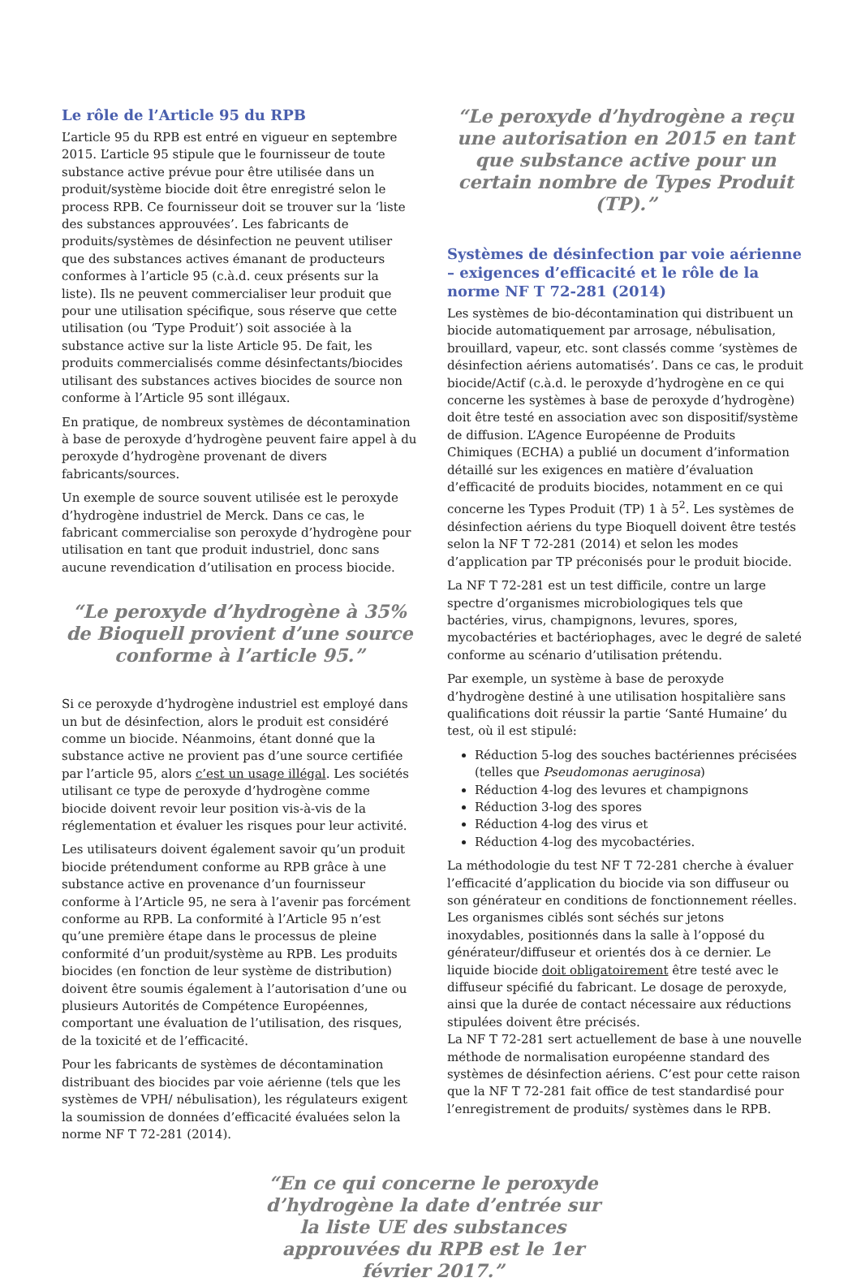Le rôle de l’Article 95 du RPB
L’article 95 du RPB est entré en vigueur en septembre 2015. L’article 95 stipule que le fournisseur de toute substance active prévue pour être utilisée dans un produit/système biocide doit être enregistré selon le process RPB. Ce fournisseur doit se trouver sur la ‘liste des substances approuvées’. Les fabricants de produits/systèmes de désinfection ne peuvent utiliser que des substances actives émanant de producteurs conformes à l’article 95 (c.à.d. ceux présents sur la liste). Ils ne peuvent commercialiser leur produit que pour une utilisation spécifique, sous réserve que cette utilisation (ou ‘Type Produit’) soit associée à la substance active sur la liste Article 95. De fait, les produits commercialisés comme désinfectants/biocides utilisant des substances actives biocides de source non conforme à l’Article 95 sont illégaux.
En pratique, de nombreux systèmes de décontamination à base de peroxyde d’hydrogène peuvent faire appel à du peroxyde d’hydrogène provenant de divers fabricants/sources.
Un exemple de source souvent utilisée est le peroxyde d’hydrogène industriel de Merck. Dans ce cas, le fabricant commercialise son peroxyde d’hydrogène pour utilisation en tant que produit industriel, donc sans aucune revendication d’utilisation en process biocide.
“Le peroxyde d’hydrogène à 35% de Bioquell provient d’une source conforme à l’article 95.”
Si ce peroxyde d’hydrogène industriel est employé dans un but de désinfection, alors le produit est considéré comme un biocide. Néanmoins, étant donné que la substance active ne provient pas d’une source certifiée par l’article 95, alors c’est un usage illégal. Les sociétés utilisant ce type de peroxyde d’hydrogène comme biocide doivent revoir leur position vis-à-vis de la réglementation et évaluer les risques pour leur activité.
Les utilisateurs doivent également savoir qu’un produit biocide prétendument conforme au RPB grâce à une substance active en provenance d’un fournisseur conforme à l’Article 95, ne sera à l’avenir pas forcément conforme au RPB. La conformité à l’Article 95 n’est qu’une première étape dans le processus de pleine conformité d’un produit/système au RPB. Les produits biocides (en fonction de leur système de distribution) doivent être soumis également à l’autorisation d’une ou plusieurs Autorités de Compétence Européennes, comportant une évaluation de l’utilisation, des risques, de la toxicité et de l’efficacité.
Pour les fabricants de systèmes de décontamination distribuant des biocides par voie aérienne (tels que les systèmes de VPH/ nébulisation), les régulateurs exigent la soumission de données d’efficacité évaluées selon la norme NF T 72-281 (2014).
“Le peroxyde d’hydrogène a reçu une autorisation en 2015 en tant que substance active pour un certain nombre de Types Produit (TP).”
Systèmes de désinfection par voie aérienne – exigences d’efficacité et le rôle de la norme NF T 72-281 (2014)
Les systèmes de bio-décontamination qui distribuent un biocide automatiquement par arrosage, nébulisation, brouillard, vapeur, etc. sont classés comme ‘systèmes de désinfection aériens automatisés’. Dans ce cas, le produit biocide/Actif (c.à.d. le peroxyde d’hydrogène en ce qui concerne les systèmes à base de peroxyde d’hydrogène) doit être testé en association avec son dispositif/système de diffusion. L’Agence Européenne de Produits Chimiques (ECHA) a publié un document d’information détaillé sur les exigences en matière d’évaluation d’efficacité de produits biocides, notamment en ce qui concerne les Types Produit (TP) 1 à 5<sup>2</sup>. Les systèmes de désinfection aériens du type Bioquell doivent être testés selon la NF T 72-281 (2014) et selon les modes d’application par TP préconisés pour le produit biocide.
La NF T 72-281 est un test difficile, contre un large spectre d’organismes microbiologiques tels que bactéries, virus, champignons, levures, spores, mycobactéries et bactériophages, avec le degré de saleté conforme au scénario d’utilisation prétendu.
Par exemple, un système à base de peroxyde d’hydrogène destiné à une utilisation hospitalière sans qualifications doit réussir la partie ‘Santé Humaine’ du test, où il est stipulé:
Réduction 5-log des souches bactériennes précisées (telles que Pseudomonas aeruginosa)
Réduction 4-log des levures et champignons
Réduction 3-log des spores
Réduction 4-log des virus et
Réduction 4-log des mycobactéries.
La méthodologie du test NF T 72-281 cherche à évaluer l’efficacité d’application du biocide via son diffuseur ou son générateur en conditions de fonctionnement réelles. Les organismes ciblés sont séchés sur jetons inoxydables, positionnés dans la salle à l’opposé du générateur/diffuseur et orientés dos à ce dernier. Le liquide biocide doit obligatoirement être testé avec le diffuseur spécifié du fabricant. Le dosage de peroxyde, ainsi que la durée de contact nécessaire aux réductions stipulées doivent être précisés.
La NF T 72-281 sert actuellement de base à une nouvelle méthode de normalisation européenne standard des systèmes de désinfection aériens. C’est pour cette raison que la NF T 72-281 fait office de test standardisé pour l’enregistrement de produits/ systèmes dans le RPB.
“En ce qui concerne le peroxyde d’hydrogène la date d’entrée sur la liste UE des substances approuvées du RPB est le 1er février 2017.”